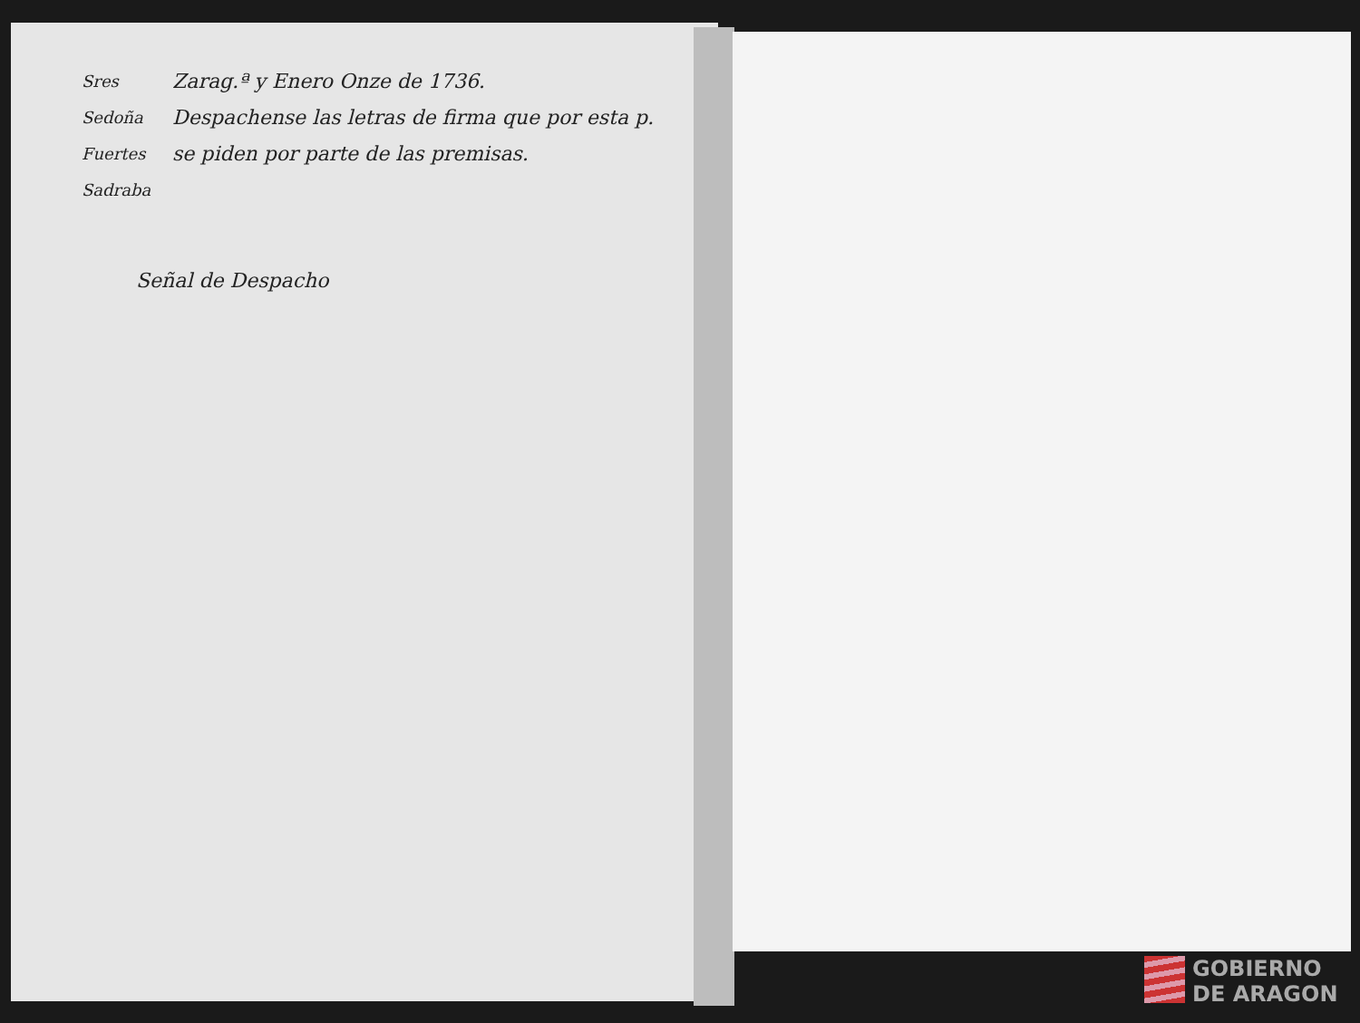Sres
Sedoña
Fuertes
Sadraba
Zarag.ª y Enero Onze de 1736.
Despachense las letras de firma que por esta p.
se piden por parte de las premisas.
Señal de Despacho
GOBIERNO
DE ARAGON